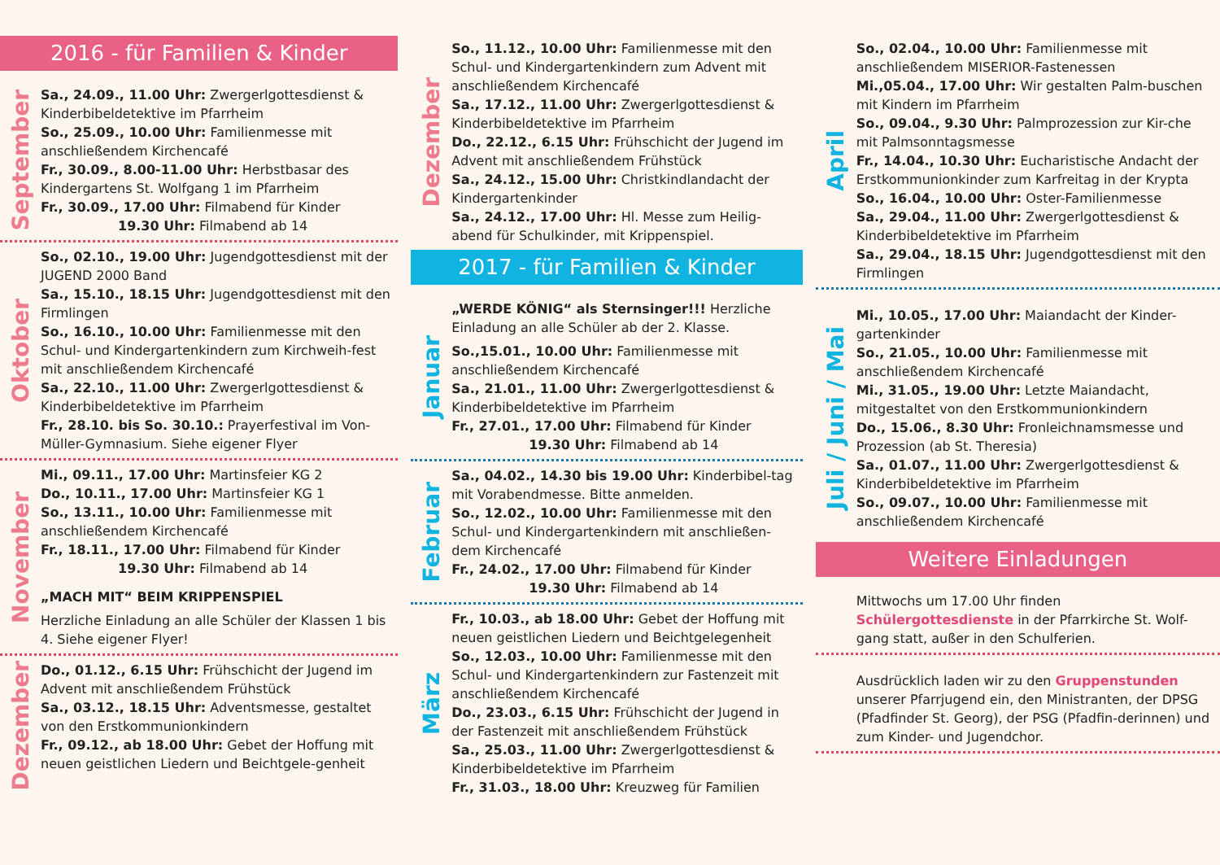2016 - für Familien & Kinder
September
Sa., 24.09., 11.00 Uhr: Zwergerlgottesdienst & Kinderbibeldetektive im Pfarrheim
So., 25.09., 10.00 Uhr: Familienmesse mit anschließendem Kirchencafé
Fr., 30.09., 8.00-11.00 Uhr: Herbstbasar des Kindergartens St. Wolfgang 1 im Pfarrheim
Fr., 30.09., 17.00 Uhr: Filmabend für Kinder
19.30 Uhr: Filmabend ab 14
Oktober
So., 02.10., 19.00 Uhr: Jugendgottesdienst mit der JUGEND 2000 Band
Sa., 15.10., 18.15 Uhr: Jugendgottesdienst mit den Firmlingen
So., 16.10., 10.00 Uhr: Familienmesse mit den Schul- und Kindergartenkindern zum Kirchweih-fest mit anschließendem Kirchencafé
Sa., 22.10., 11.00 Uhr: Zwergerlgottesdienst & Kinderbibeldetektive im Pfarrheim
Fr., 28.10. bis So. 30.10.: Prayerfestival im Von-Müller-Gymnasium. Siehe eigener Flyer
November
Mi., 09.11., 17.00 Uhr: Martinsfeier KG 2
Do., 10.11., 17.00 Uhr: Martinsfeier KG 1
So., 13.11., 10.00 Uhr: Familienmesse mit anschließendem Kirchencafé
Fr., 18.11., 17.00 Uhr: Filmabend für Kinder
19.30 Uhr: Filmabend ab 14
„MACH MIT“ BEIM KRIPPENSPIEL
Herzliche Einladung an alle Schüler der Klassen 1 bis 4. Siehe eigener Flyer!
Dezember
Do., 01.12., 6.15 Uhr: Frühschicht der Jugend im Advent mit anschließendem Frühstück
Sa., 03.12., 18.15 Uhr: Adventsmesse, gestaltet von den Erstkommunionkindern
Fr., 09.12., ab 18.00 Uhr: Gebet der Hoffung mit neuen geistlichen Liedern und Beichtgele-genheit
Dezember
So., 11.12., 10.00 Uhr: Familienmesse mit den Schul- und Kindergartenkindern zum Advent mit anschließendem Kirchencafé
Sa., 17.12., 11.00 Uhr: Zwergerlgottesdienst & Kinderbibeldetektive im Pfarrheim
Do., 22.12., 6.15 Uhr: Frühschicht der Jugend im Advent mit anschließendem Frühstück
Sa., 24.12., 15.00 Uhr: Christkindlandacht der Kindergartenkinder
Sa., 24.12., 17.00 Uhr: Hl. Messe zum Heilig-abend für Schulkinder, mit Krippenspiel.
2017 - für Familien & Kinder
Januar
„WERDE KÖNIG“ als Sternsinger!!! Herzliche Einladung an alle Schüler ab der 2. Klasse.
So.,15.01., 10.00 Uhr: Familienmesse mit anschließendem Kirchencafé
Sa., 21.01., 11.00 Uhr: Zwergerlgottesdienst & Kinderbibeldetektive im Pfarrheim
Fr., 27.01., 17.00 Uhr: Filmabend für Kinder
19.30 Uhr: Filmabend ab 14
Februar
Sa., 04.02., 14.30 bis 19.00 Uhr: Kinderbibel-tag mit Vorabendmesse. Bitte anmelden.
So., 12.02., 10.00 Uhr: Familienmesse mit den Schul- und Kindergartenkindern mit anschließen-dem Kirchencafé
Fr., 24.02., 17.00 Uhr: Filmabend für Kinder
19.30 Uhr: Filmabend ab 14
März
Fr., 10.03., ab 18.00 Uhr: Gebet der Hoffung mit neuen geistlichen Liedern und Beichtgelegenheit
So., 12.03., 10.00 Uhr: Familienmesse mit den Schul- und Kindergartenkindern zur Fastenzeit mit anschließendem Kirchencafé
Do., 23.03., 6.15 Uhr: Frühschicht der Jugend in der Fastenzeit mit anschließendem Frühstück
Sa., 25.03., 11.00 Uhr: Zwergerlgottesdienst & Kinderbibeldetektive im Pfarrheim
Fr., 31.03., 18.00 Uhr: Kreuzweg für Familien
April
So., 02.04., 10.00 Uhr: Familienmesse mit anschließendem MISERIOR-Fastenessen
Mi.,05.04., 17.00 Uhr: Wir gestalten Palm-buschen mit Kindern im Pfarrheim
So., 09.04., 9.30 Uhr: Palmprozession zur Kir-che mit Palmsonntagsmesse
Fr., 14.04., 10.30 Uhr: Eucharistische Andacht der Erstkommunionkinder zum Karfreitag in der Krypta
So., 16.04., 10.00 Uhr: Oster-Familienmesse
Sa., 29.04., 11.00 Uhr: Zwergerlgottesdienst & Kinderbibeldetektive im Pfarrheim
Sa., 29.04., 18.15 Uhr: Jugendgottesdienst mit den Firmlingen
Juli / Juni / Mai
Mi., 10.05., 17.00 Uhr: Maiandacht der Kinder-gartenkinder
So., 21.05., 10.00 Uhr: Familienmesse mit anschließendem Kirchencafé
Mi., 31.05., 19.00 Uhr: Letzte Maiandacht, mitgestaltet von den Erstkommunionkindern
Do., 15.06., 8.30 Uhr: Fronleichnamsmesse und Prozession (ab St. Theresia)
Sa., 01.07., 11.00 Uhr: Zwergerlgottesdienst & Kinderbibeldetektive im Pfarrheim
So., 09.07., 10.00 Uhr: Familienmesse mit anschließendem Kirchencafé
Weitere Einladungen
Mittwochs um 17.00 Uhr finden Schülergottesdienste in der Pfarrkirche St. Wolf-gang statt, außer in den Schulferien.
Ausdrücklich laden wir zu den Gruppenstunden unserer Pfarrjugend ein, den Ministranten, der DPSG (Pfadfinder St. Georg), der PSG (Pfadfin-derinnen) und zum Kinder- und Jugendchor.